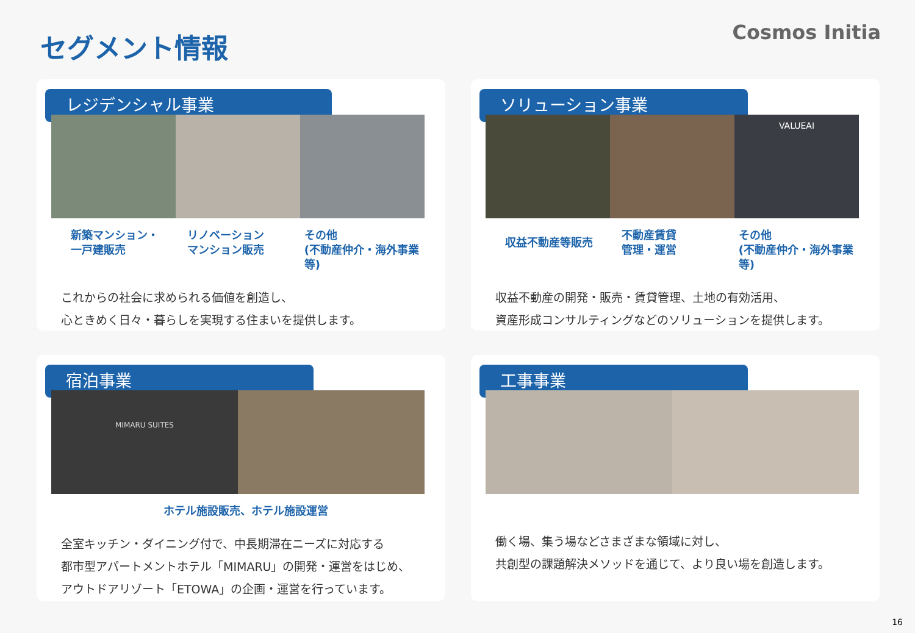セグメント情報 Cosmos Initia
レジデンシャル事業
新築マンション・
一戸建販売
リノベーション
マンション販売
その他
(不動産仲介・海外事業等)
これからの社会に求められる価値を創造し、
心ときめく日々・暮らしを実現する住まいを提供します。
ソリューション事業
VALUEAI
収益不動産等販売
不動産賃貸
管理・運営
その他
(不動産仲介・海外事業等)
収益不動産の開発・販売・賃貸管理、土地の有効活用、
資産形成コンサルティングなどのソリューションを提供します。
宿泊事業
MIMARU SUITES
ホテル施設販売、ホテル施設運営
全室キッチン・ダイニング付で、中長期滞在ニーズに対応する
都市型アパートメントホテル「MIMARU」の開発・運営をはじめ、
アウトドアリゾート「ETOWA」の企画・運営を行っています。
工事事業
働く場、集う場などさまざまな領域に対し、
共創型の課題解決メソッドを通じて、より良い場を創造します。
16